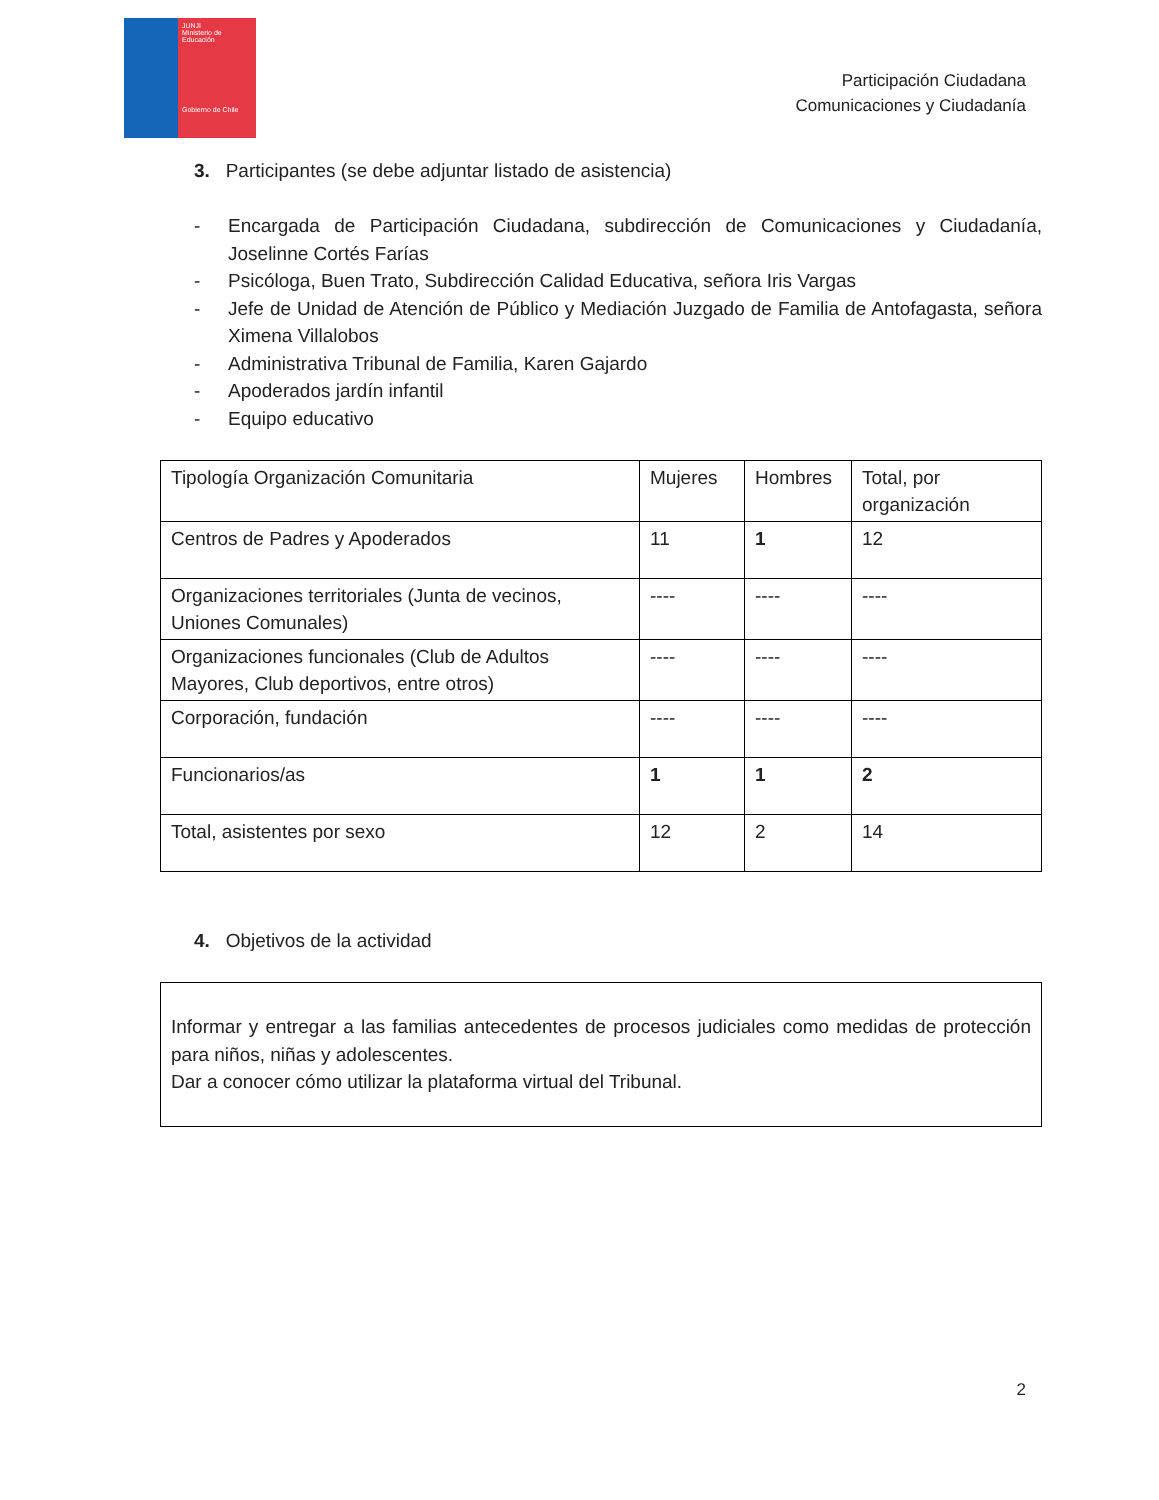JUNJI
Ministerio de Educación
Gobierno de Chile
Participación Ciudadana
Comunicaciones y Ciudadanía
3. Participantes (se debe adjuntar listado de asistencia)
- Encargada de Participación Ciudadana, subdirección de Comunicaciones y Ciudadanía, Joselinne Cortés Farías
- Psicóloga, Buen Trato, Subdirección Calidad Educativa, señora Iris Vargas
- Jefe de Unidad de Atención de Público y Mediación Juzgado de Familia de Antofagasta, señora Ximena Villalobos
- Administrativa Tribunal de Familia, Karen Gajardo
- Apoderados jardín infantil
- Equipo educativo
| Tipología Organización Comunitaria | Mujeres | Hombres | Total, por organización |
| --- | --- | --- | --- |
| Centros de Padres y Apoderados | 11 | 1 | 12 |
| Organizaciones territoriales (Junta de vecinos, Uniones Comunales) | ---- | ---- | ---- |
| Organizaciones funcionales (Club de Adultos Mayores, Club deportivos, entre otros) | ---- | ---- | ---- |
| Corporación, fundación | ---- | ---- | ---- |
| Funcionarios/as | 1 | 1 | 2 |
| Total, asistentes por sexo | 12 | 2 | 14 |
4. Objetivos de la actividad
Informar y entregar a las familias antecedentes de procesos judiciales como medidas de protección para niños, niñas y adolescentes.
Dar a conocer cómo utilizar la plataforma virtual del Tribunal.
2